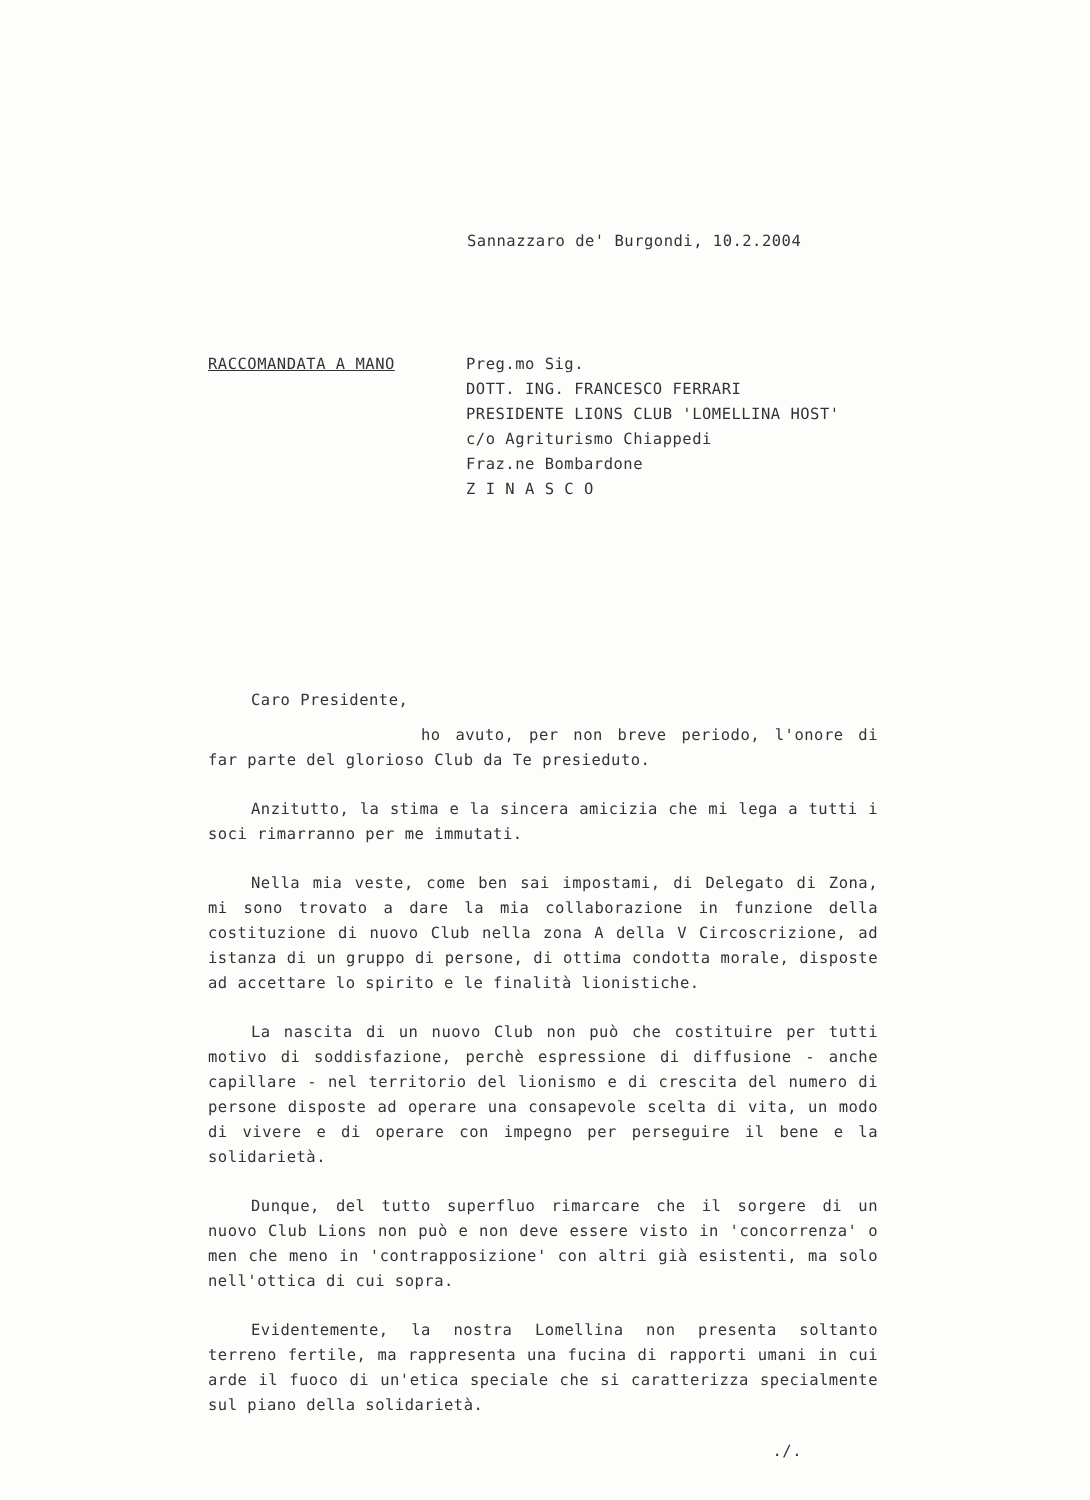Sannazzaro de' Burgondi, 10.2.2004
RACCOMANDATA A MANO
Preg.mo Sig.
DOTT. ING. FRANCESCO FERRARI
PRESIDENTE LIONS CLUB 'LOMELLINA HOST'
c/o Agriturismo Chiappedi
Fraz.ne Bombardone
Z I N A S C O
Caro Presidente,
ho avuto, per non breve periodo, l'onore di far parte del glorioso Club da Te presieduto.
Anzitutto, la stima e la sincera amicizia che mi lega a tutti i soci rimarranno per me immutati.
Nella mia veste, come ben sai impostami, di Delegato di Zona, mi sono trovato a dare la mia collaborazione in funzione della costituzione di nuovo Club nella zona A della V Circoscrizione, ad istanza di un gruppo di persone, di ottima condotta morale, disposte ad accettare lo spirito e le finalità lionistiche.
La nascita di un nuovo Club non può che costituire per tutti motivo di soddisfazione, perchè espressione di diffusione - anche capillare - nel territorio del lionismo e di crescita del numero di persone disposte ad operare una consapevole scelta di vita, un modo di vivere e di operare con impegno per perseguire il bene e la solidarietà.
Dunque, del tutto superfluo rimarcare che il sorgere di un nuovo Club Lions non può e non deve essere visto in 'concorrenza' o men che meno in 'contrapposizione' con altri già esistenti, ma solo nell'ottica di cui sopra.
Evidentemente, la nostra Lomellina non presenta soltanto terreno fertile, ma rappresenta una fucina di rapporti umani in cui arde il fuoco di un'etica speciale che si caratterizza specialmente sul piano della solidarietà.
./.